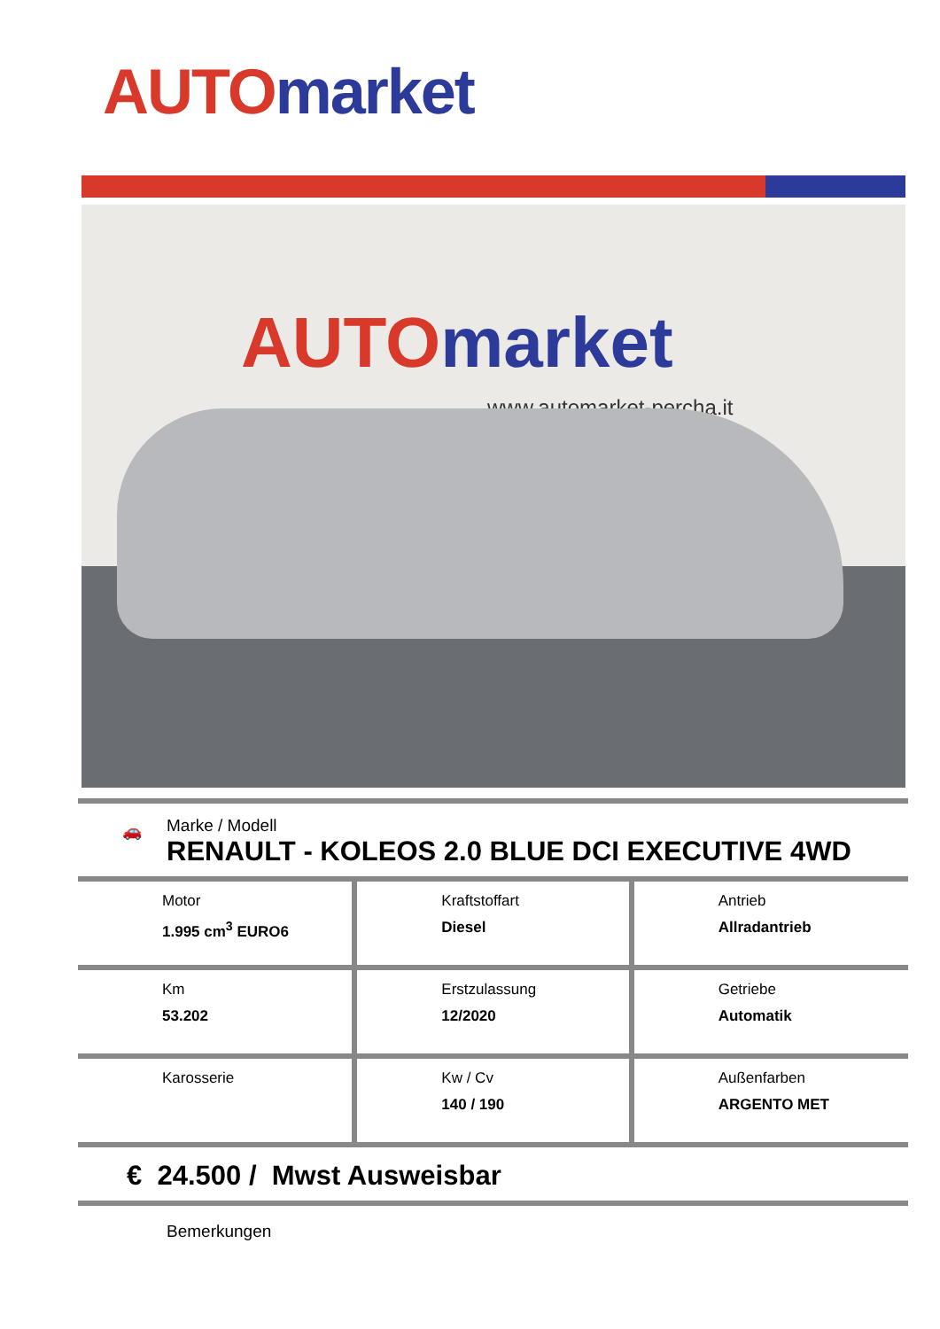AUTO market
AUTO market
www.automarket-percha.it
🚗
Marke / Modell
RENAULT - KOLEOS 2.0 BLUE DCI EXECUTIVE 4WD
| Motor 1.995 cm<sup>3</sup> EURO6 | Kraftstoffart Diesel | Antrieb Allradantrieb |
| Km 53.202 | Erstzulassung 12/2020 | Getriebe Automatik |
| Karosserie | Kw / Cv 140 / 190 | Außenfarben ARGENTO MET |
€ 24.500 / Mwst Ausweisbar
Bemerkungen